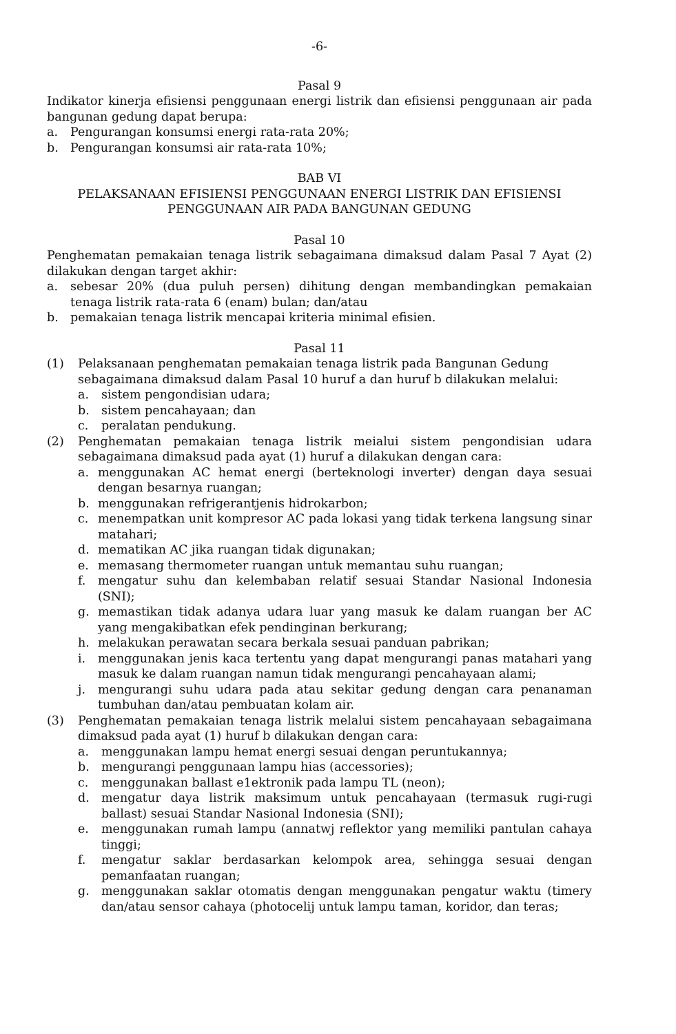-6-
Pasal 9
Indikator kinerja efisiensi penggunaan energi listrik dan efisiensi penggunaan air pada bangunan gedung dapat berupa:
a. Pengurangan konsumsi energi rata-rata 20%;
b. Pengurangan konsumsi air rata-rata 10%;
BAB VI
PELAKSANAAN EFISIENSI PENGGUNAAN ENERGI LISTRIK DAN EFISIENSI PENGGUNAAN AIR PADA BANGUNAN GEDUNG
Pasal 10
Penghematan pemakaian tenaga listrik sebagaimana dimaksud dalam Pasal 7 Ayat (2) dilakukan dengan target akhir:
a. sebesar 20% (dua puluh persen) dihitung dengan membandingkan pemakaian tenaga listrik rata-rata 6 (enam) bulan; dan/atau
b. pemakaian tenaga listrik mencapai kriteria minimal efisien.
Pasal 11
(1) Pelaksanaan penghematan pemakaian tenaga listrik pada Bangunan Gedung sebagaimana dimaksud dalam Pasal 10 huruf a dan huruf b dilakukan melalui:
a. sistem pengondisian udara;
b. sistem pencahayaan; dan
c. peralatan pendukung.
(2) Penghematan pemakaian tenaga listrik meialui sistem pengondisian udara sebagaimana dimaksud pada ayat (1) huruf a dilakukan dengan cara:
a. menggunakan AC hemat energi (berteknologi inverter) dengan daya sesuai dengan besarnya ruangan;
b. menggunakan refrigerantjenis hidrokarbon;
c. menempatkan unit kompresor AC pada lokasi yang tidak terkena langsung sinar matahari;
d. mematikan AC jika ruangan tidak digunakan;
e. memasang thermometer ruangan untuk memantau suhu ruangan;
f. mengatur suhu dan kelembaban relatif sesuai Standar Nasional Indonesia (SNI);
g. memastikan tidak adanya udara luar yang masuk ke dalam ruangan ber AC yang mengakibatkan efek pendinginan berkurang;
h. melakukan perawatan secara berkala sesuai panduan pabrikan;
i. menggunakan jenis kaca tertentu yang dapat mengurangi panas matahari yang masuk ke dalam ruangan namun tidak mengurangi pencahayaan alami;
j. mengurangi suhu udara pada atau sekitar gedung dengan cara penanaman tumbuhan dan/atau pembuatan kolam air.
(3) Penghematan pemakaian tenaga listrik melalui sistem pencahayaan sebagaimana dimaksud pada ayat (1) huruf b dilakukan dengan cara:
a. menggunakan lampu hemat energi sesuai dengan peruntukannya;
b. mengurangi penggunaan lampu hias (accessories);
c. menggunakan ballast e1ektronik pada lampu TL (neon);
d. mengatur daya listrik maksimum untuk pencahayaan (termasuk rugi-rugi ballast) sesuai Standar Nasional Indonesia (SNI);
e. menggunakan rumah lampu (annatwj reflektor yang memiliki pantulan cahaya tinggi;
f. mengatur saklar berdasarkan kelompok area, sehingga sesuai dengan pemanfaatan ruangan;
g. menggunakan saklar otomatis dengan menggunakan pengatur waktu (timery dan/atau sensor cahaya (photocelij untuk lampu taman, koridor, dan teras;